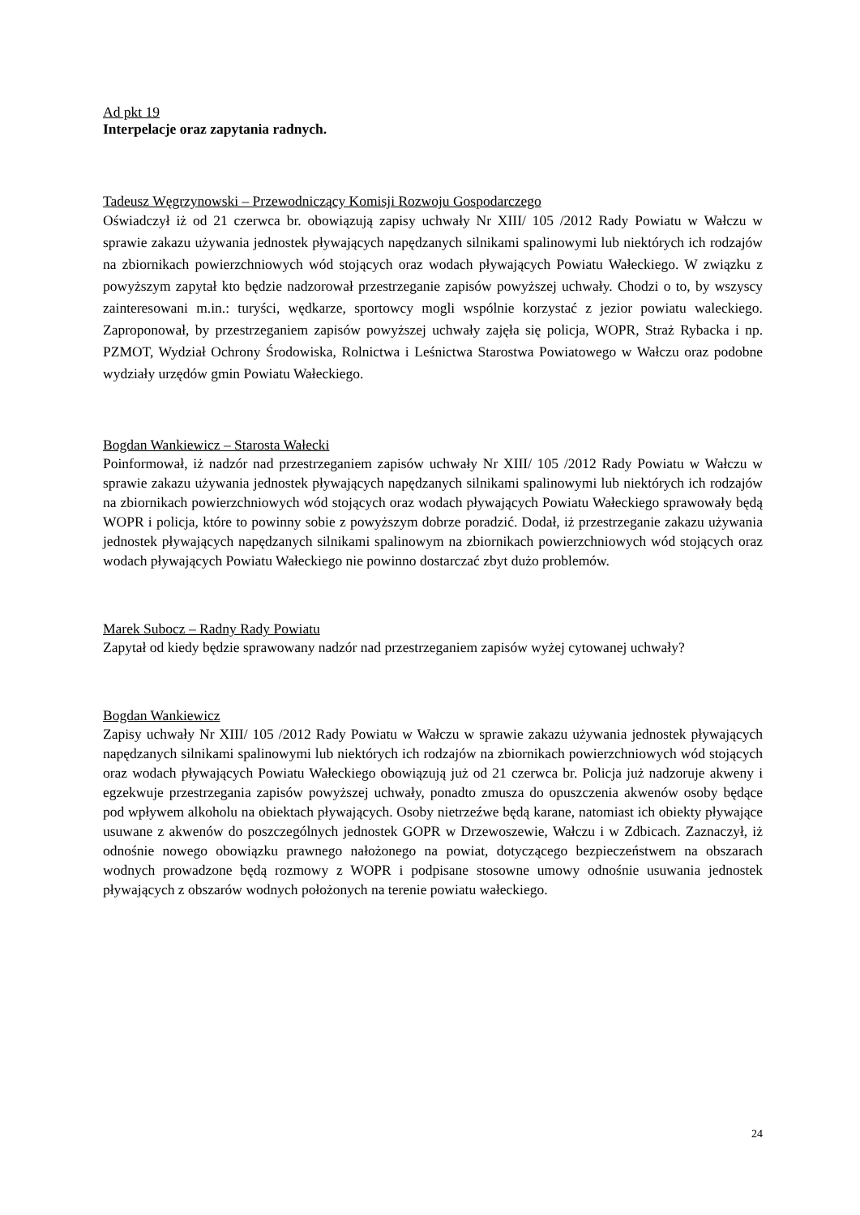Ad pkt 19
Interpelacje oraz zapytania radnych.
Tadeusz Węgrzynowski – Przewodniczący Komisji Rozwoju Gospodarczego
Oświadczył iż od 21 czerwca br. obowiązują zapisy uchwały Nr XIII/ 105 /2012 Rady Powiatu w Wałczu w sprawie zakazu używania jednostek pływających napędzanych silnikami spalinowymi lub niektórych ich rodzajów na zbiornikach powierzchniowych wód stojących oraz wodach pływających Powiatu Wałeckiego. W związku z powyższym zapytał kto będzie nadzorował przestrzeganie zapisów powyższej uchwały. Chodzi o to, by wszyscy zainteresowani m.in.: turyści, wędkarze, sportowcy mogli wspólnie korzystać z jezior powiatu waleckiego. Zaproponował, by przestrzeganiem zapisów powyższej uchwały zajęła się policja, WOPR, Straż Rybacka i np. PZMOT, Wydział Ochrony Środowiska, Rolnictwa i Leśnictwa Starostwa Powiatowego w Wałczu oraz podobne wydziały urzędów gmin Powiatu Wałeckiego.
Bogdan Wankiewicz – Starosta Wałecki
Poinformował, iż nadzór nad przestrzeganiem zapisów uchwały Nr XIII/ 105 /2012 Rady Powiatu w Wałczu w sprawie zakazu używania jednostek pływających napędzanych silnikami spalinowymi lub niektórych ich rodzajów na zbiornikach powierzchniowych wód stojących oraz wodach pływających Powiatu Wałeckiego sprawowały będą WOPR i policja, które to powinny sobie z powyższym dobrze poradzić. Dodał, iż przestrzeganie zakazu używania jednostek pływających napędzanych silnikami spalinowym na zbiornikach powierzchniowych wód stojących oraz wodach pływających Powiatu Wałeckiego nie powinno dostarczać zbyt dużo problemów.
Marek Subocz – Radny Rady Powiatu
Zapytał od kiedy będzie sprawowany nadzór nad przestrzeganiem zapisów wyżej cytowanej uchwały?
Bogdan Wankiewicz
Zapisy uchwały Nr XIII/ 105 /2012 Rady Powiatu w Wałczu w sprawie zakazu używania jednostek pływających napędzanych silnikami spalinowymi lub niektórych ich rodzajów na zbiornikach powierzchniowych wód stojących oraz wodach pływających Powiatu Wałeckiego obowiązują już od 21 czerwca br. Policja już nadzoruje akweny i egzekwuje przestrzegania zapisów powyższej uchwały, ponadto zmusza do opuszczenia akwenów osoby będące pod wpływem alkoholu na obiektach pływających. Osoby nietrzeźwe będą karane, natomiast ich obiekty pływające usuwane z akwenów do poszczególnych jednostek GOPR w Drzewoszewie, Wałczu i w Zdbicach. Zaznaczył, iż odnośnie nowego obowiązku prawnego nałożonego na powiat, dotyczącego bezpieczeństwem na obszarach wodnych prowadzone będą rozmowy z WOPR i podpisane stosowne umowy odnośnie usuwania jednostek pływających z obszarów wodnych położonych na terenie powiatu wałeckiego.
24